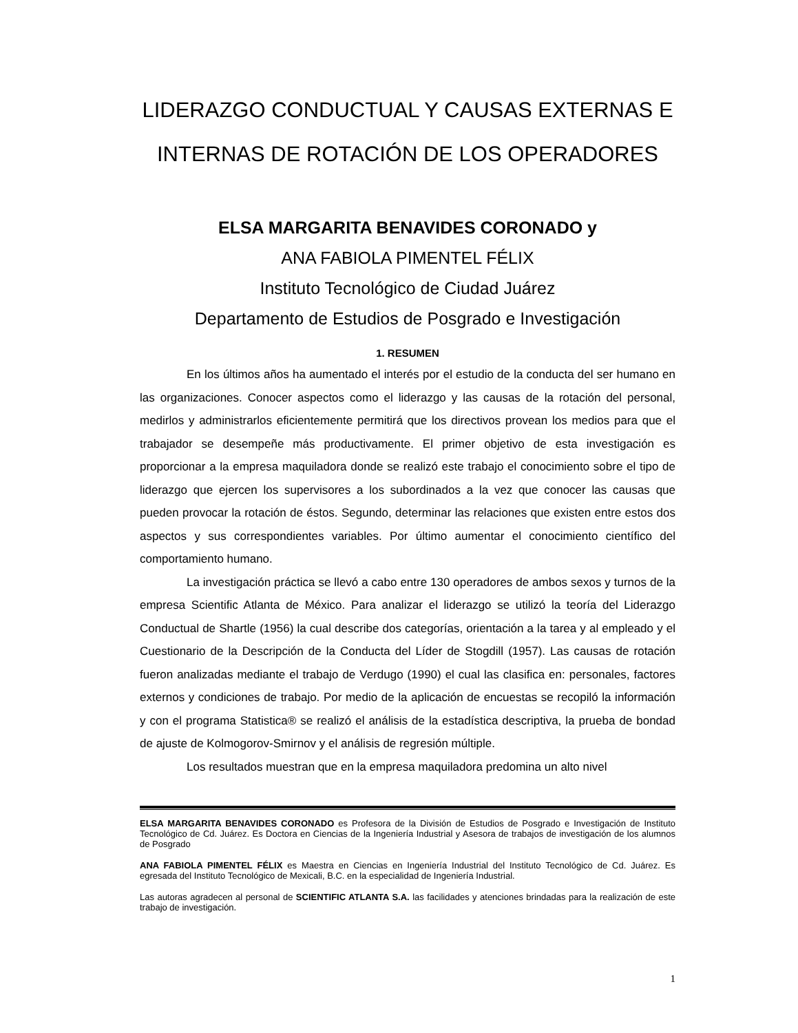LIDERAZGO CONDUCTUAL Y CAUSAS EXTERNAS E INTERNAS DE ROTACIÓN DE LOS OPERADORES
ELSA MARGARITA BENAVIDES CORONADO y
ANA FABIOLA PIMENTEL FÉLIX
Instituto Tecnológico de Ciudad Juárez
Departamento de Estudios de Posgrado e Investigación
1. RESUMEN
En los últimos años ha aumentado el interés por el estudio de la conducta del ser humano en las organizaciones. Conocer aspectos como el liderazgo y las causas de la rotación del personal, medirlos y administrarlos eficientemente permitirá que los directivos provean los medios para que el trabajador se desempeñe más productivamente. El primer objetivo de esta investigación es proporcionar a la empresa maquiladora donde se realizó este trabajo el conocimiento sobre el tipo de liderazgo que ejercen los supervisores a los subordinados a la vez que conocer las causas que pueden provocar la rotación de éstos. Segundo, determinar las relaciones que existen entre estos dos aspectos y sus correspondientes variables. Por último aumentar el conocimiento científico del comportamiento humano.
La investigación práctica se llevó a cabo entre 130 operadores de ambos sexos y turnos de la empresa Scientific Atlanta de México. Para analizar el liderazgo se utilizó la teoría del Liderazgo Conductual de Shartle (1956) la cual describe dos categorías, orientación a la tarea y al empleado y el Cuestionario de la Descripción de la Conducta del Líder de Stogdill (1957). Las causas de rotación fueron analizadas mediante el trabajo de Verdugo (1990) el cual las clasifica en: personales, factores externos y condiciones de trabajo. Por medio de la aplicación de encuestas se recopiló la información y con el programa Statistica® se realizó el análisis de la estadística descriptiva, la prueba de bondad de ajuste de Kolmogorov-Smirnov y el análisis de regresión múltiple.
Los resultados muestran que en la empresa maquiladora predomina un alto nivel
ELSA MARGARITA BENAVIDES CORONADO es Profesora de la División de Estudios de Posgrado e Investigación de Instituto Tecnológico de Cd. Juárez. Es Doctora en Ciencias de la Ingeniería Industrial y Asesora de trabajos de investigación de los alumnos de Posgrado
ANA FABIOLA PIMENTEL FÉLIX es Maestra en Ciencias en Ingeniería Industrial del Instituto Tecnológico de Cd. Juárez. Es egresada del Instituto Tecnológico de Mexicali, B.C. en la especialidad de Ingeniería Industrial.
Las autoras agradecen al personal de SCIENTIFIC ATLANTA S.A. las facilidades y atenciones brindadas para la realización de este trabajo de investigación.
1